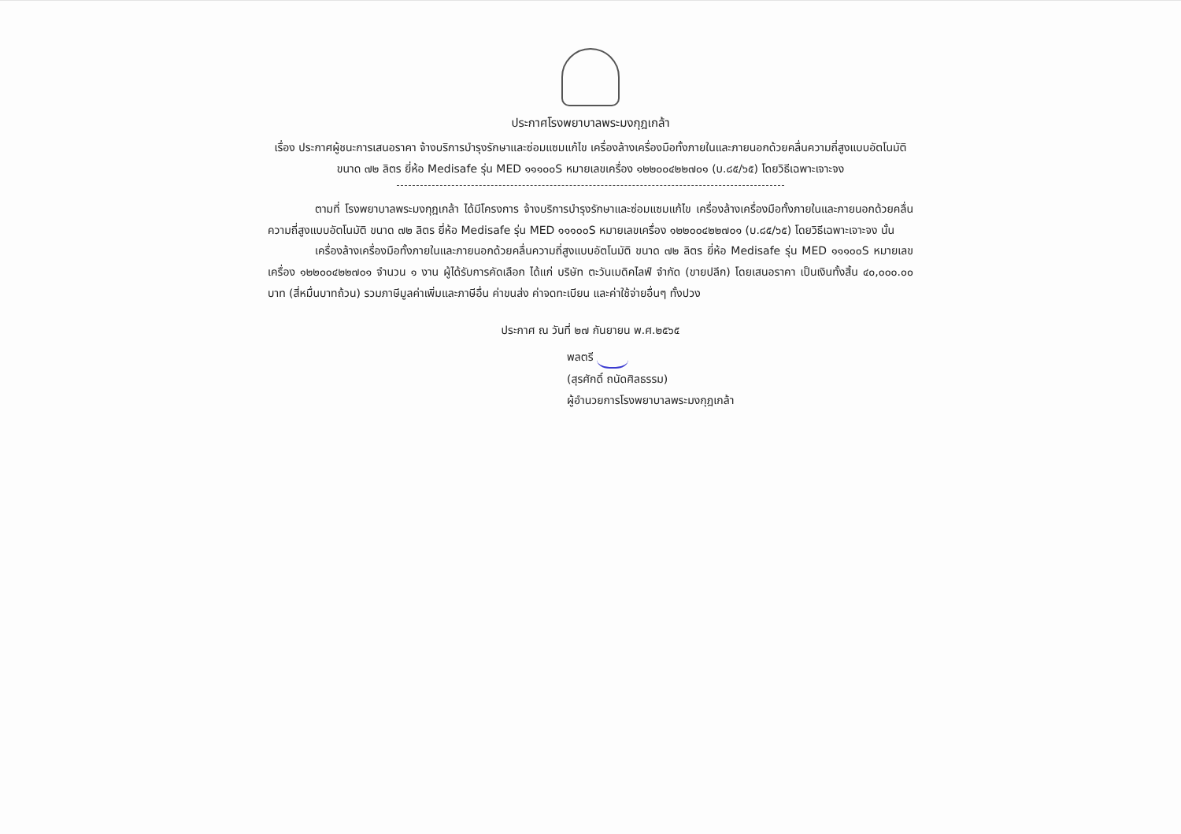ประกาศโรงพยาบาลพระมงกุฎเกล้า
เรื่อง ประกาศผู้ชนะการเสนอราคา จ้างบริการบำรุงรักษาและซ่อมแซมแก้ไข เครื่องล้างเครื่องมือทั้งภายในและภายนอกด้วยคลื่นความถี่สูงแบบอัตโนมัติ ขนาด ๗๒ ลิตร ยี่ห้อ Medisafe รุ่น MED ๑๑๑๐๐S หมายเลขเครื่อง ๑๒๒๐๐๔๒๒๗๐๑ (บ.๘๕/๖๕) โดยวิธีเฉพาะเจาะจง
ตามที่ โรงพยาบาลพระมงกุฎเกล้า ได้มีโครงการ จ้างบริการบำรุงรักษาและซ่อมแซมแก้ไข เครื่องล้างเครื่องมือทั้งภายในและภายนอกด้วยคลื่นความถี่สูงแบบอัตโนมัติ ขนาด ๗๒ ลิตร ยี่ห้อ Medisafe รุ่น MED ๑๑๑๐๐S หมายเลขเครื่อง ๑๒๒๐๐๔๒๒๗๐๑ (บ.๘๕/๖๕) โดยวิธีเฉพาะเจาะจง นั้น
เครื่องล้างเครื่องมือทั้งภายในและภายนอกด้วยคลื่นความถี่สูงแบบอัตโนมัติ ขนาด ๗๒ ลิตร ยี่ห้อ Medisafe รุ่น MED ๑๑๑๐๐S หมายเลขเครื่อง ๑๒๒๐๐๔๒๒๗๐๑ จำนวน ๑ งาน ผู้ได้รับการคัดเลือก ได้แก่ บริษัท ตะวันเมดิคไลฟ์ จำกัด (ขายปลีก) โดยเสนอราคา เป็นเงินทั้งสิ้น ๔๐,๐๐๐.๐๐ บาท (สี่หมื่นบาทถ้วน) รวมภาษีมูลค่าเพิ่มและภาษีอื่น ค่าขนส่ง ค่าจดทะเบียน และค่าใช้จ่ายอื่นๆ ทั้งปวง
ประกาศ ณ วันที่ ๒๗ กันยายน พ.ศ.๒๕๖๕
พลตรี
(สุรศักดิ์ ถนัดศิลธรรม)
ผู้อำนวยการโรงพยาบาลพระมงกุฎเกล้า